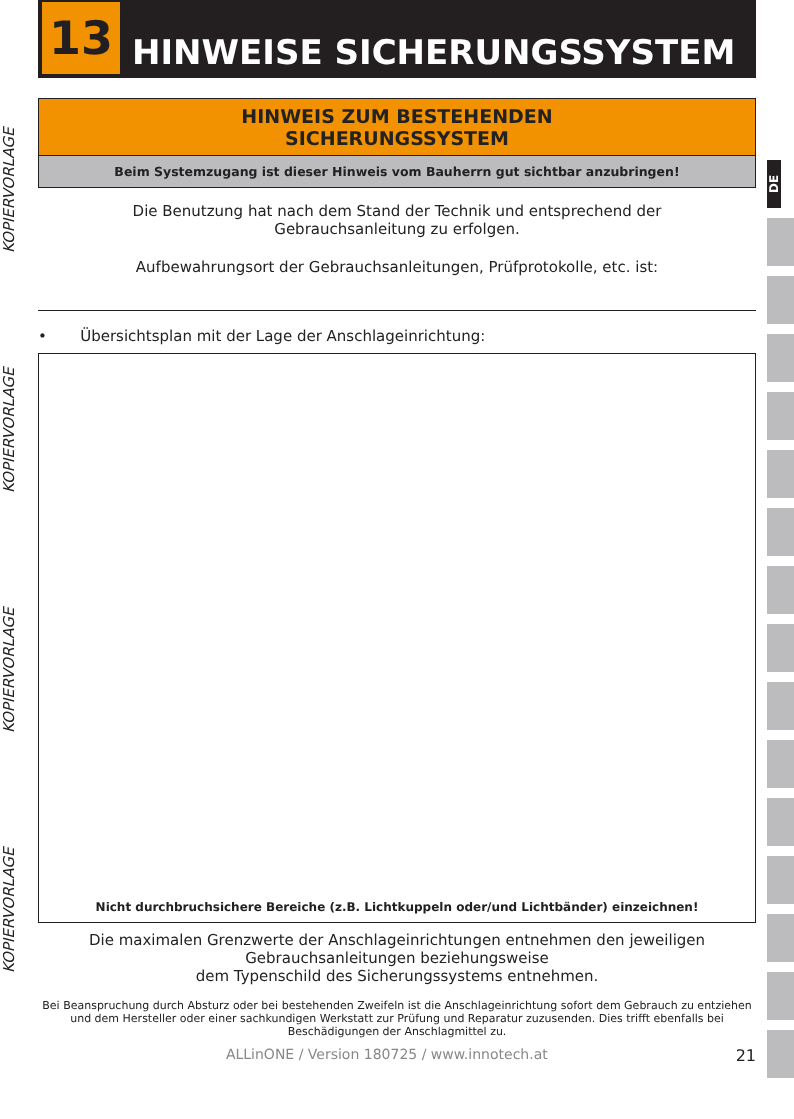13
HINWEISE SICHERUNGSSYSTEM
KOPIERVORLAGE
KOPIERVORLAGE
KOPIERVORLAGE
KOPIERVORLAGE
DE
HINWEIS ZUM BESTEHENDEN
SICHERUNGSSYSTEM
Beim Systemzugang ist dieser Hinweis vom Bauherrn gut sichtbar anzubringen!
Die Benutzung hat nach dem Stand der Technik und entsprechend der
Gebrauchsanleitung zu erfolgen.
Aufbewahrungsort der Gebrauchsanleitungen, Prüfprotokolle, etc. ist:
• Übersichtsplan mit der Lage der Anschlageinrichtung:
Nicht durchbruchsichere Bereiche (z.B. Lichtkuppeln oder/und Lichtbänder) einzeichnen!
Die maximalen Grenzwerte der Anschlageinrichtungen entnehmen den jeweiligen
Gebrauchsanleitungen beziehungsweise
dem Typenschild des Sicherungssystems entnehmen.
Bei Beanspruchung durch Absturz oder bei bestehenden Zweifeln ist die Anschlageinrichtung sofort dem Gebrauch zu entziehen und dem Hersteller oder einer sachkundigen Werkstatt zur Prüfung und Reparatur zuzusenden. Dies trifft ebenfalls bei Beschädigungen der Anschlagmittel zu.
ALLinONE / Version 180725 / www.innotech.at 21